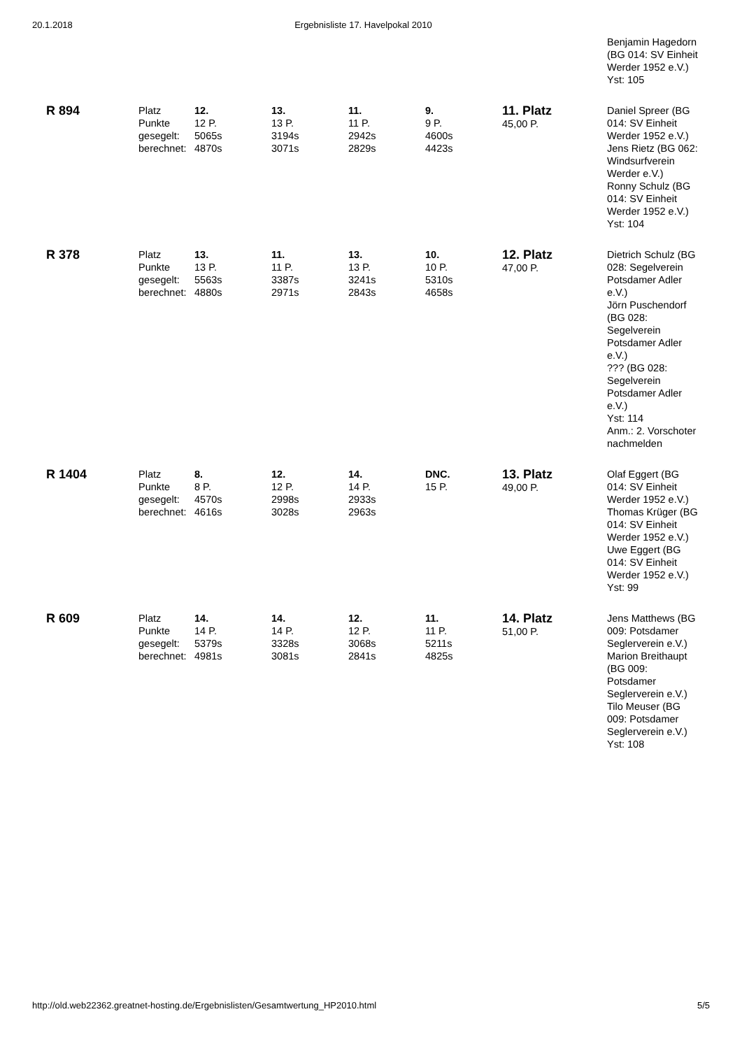20.1.2018 Ergebnisliste 17. Havelpokal 2010
| | | | | | | | Benjamin Hagedorn (BG 014: SV Einheit Werder 1952 e.V.) Yst: 105 |
| R 894 | Platz Punkte gesegelt: berechnet: | 12. 12 P. 5065s 4870s | 13. 13 P. 3194s 3071s | 11. 11 P. 2942s 2829s | 9. 9 P. 4600s 4423s | 11. Platz 45,00 P. | Daniel Spreer (BG 014: SV Einheit Werder 1952 e.V.) Jens Rietz (BG 062: Windsurfverein Werder e.V.) Ronny Schulz (BG 014: SV Einheit Werder 1952 e.V.) Yst: 104 |
| R 378 | Platz Punkte gesegelt: berechnet: | 13. 13 P. 5563s 4880s | 11. 11 P. 3387s 2971s | 13. 13 P. 3241s 2843s | 10. 10 P. 5310s 4658s | 12. Platz 47,00 P. | Dietrich Schulz (BG 028: Segelverein Potsdamer Adler e.V.) Jörn Puschendorf (BG 028: Segelverein Potsdamer Adler e.V.) ??? (BG 028: Segelverein Potsdamer Adler e.V.) Yst: 114 Anm.: 2. Vorschoter nachmelden |
| R 1404 | Platz Punkte gesegelt: berechnet: | 8. 8 P. 4570s 4616s | 12. 12 P. 2998s 3028s | 14. 14 P. 2933s 2963s | DNC. 15 P. | 13. Platz 49,00 P. | Olaf Eggert (BG 014: SV Einheit Werder 1952 e.V.) Thomas Krüger (BG 014: SV Einheit Werder 1952 e.V.) Uwe Eggert (BG 014: SV Einheit Werder 1952 e.V.) Yst: 99 |
| R 609 | Platz Punkte gesegelt: berechnet: | 14. 14 P. 5379s 4981s | 14. 14 P. 3328s 3081s | 12. 12 P. 3068s 2841s | 11. 11 P. 5211s 4825s | 14. Platz 51,00 P. | Jens Matthews (BG 009: Potsdamer Seglerverein e.V.) Marion Breithaupt (BG 009: Potsdamer Seglerverein e.V.) Tilo Meuser (BG 009: Potsdamer Seglerverein e.V.) Yst: 108 |
http://old.web22362.greatnet-hosting.de/Ergebnislisten/Gesamtwertung_HP2010.html 5/5